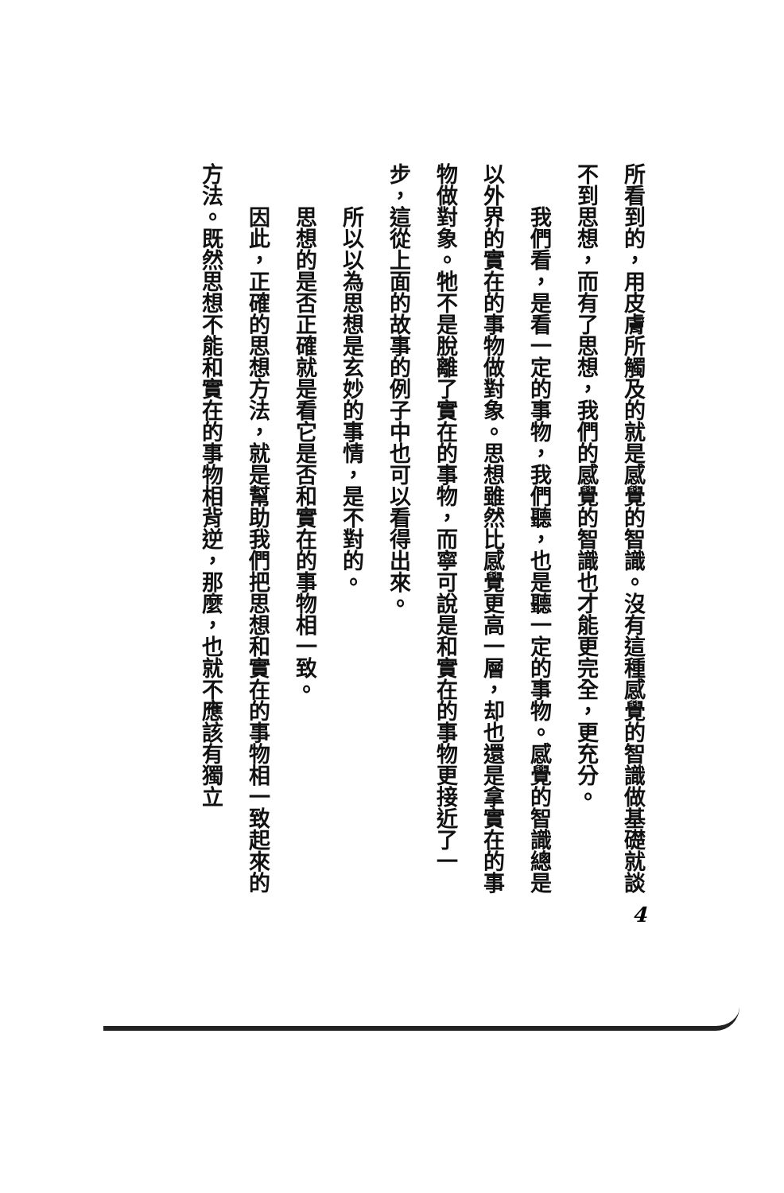所看到的，用皮膚所觸及的就是感覺的智識。沒有這種感覺的智識做基礎就談不到思想，而有了思想，我們的感覺的智識也才能更完全，更充分。
我們看，是看一定的事物，我們聽，也是聽一定的事物。感覺的智識總是以外界的實在的事物做對象。思想雖然比感覺更高一層，却也還是拿實在的事物做對象。牠不是脫離了實在的事物，而寧可說是和實在的事物更接近了一步，這從上面的故事的例子中也可以看得出來。
所以以為思想是玄妙的事情，是不對的。
思想的是否正確就是看它是否和實在的事物相一致。
因此，正確的思想方法，就是幫助我們把思想和實在的事物相一致起來的方法。既然思想不能和實在的事物相背逆，那麼，也就不應該有獨立
4